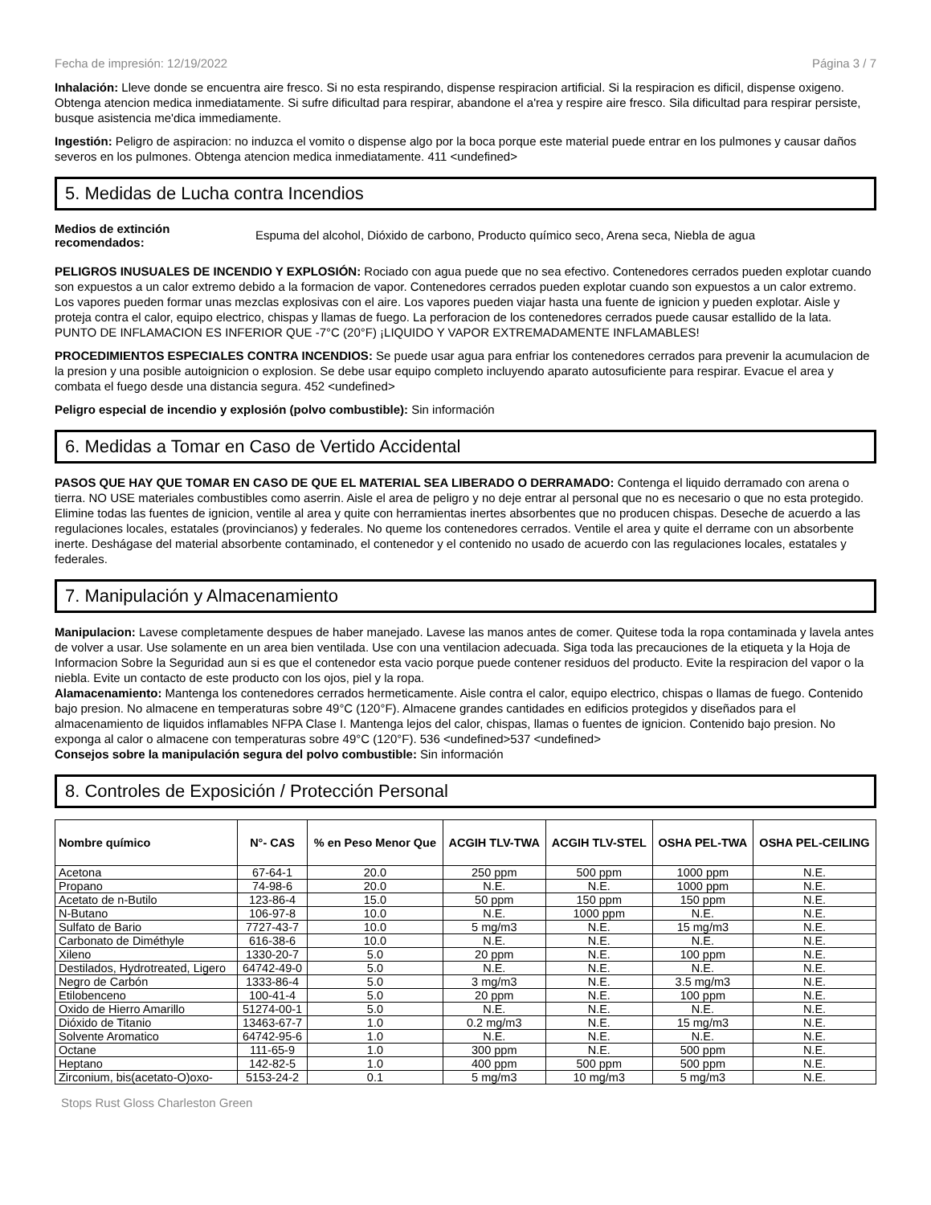Fecha de impresión: 12/19/2022 Página 3 / 7
Inhalación: Lleve donde se encuentra aire fresco. Si no esta respirando, dispense respiracion artificial. Si la respiracion es dificil, dispense oxigeno. Obtenga atencion medica inmediatamente. Si sufre dificultad para respirar, abandone el a'rea y respire aire fresco. Sila dificultad para respirar persiste, busque asistencia me'dica immediamente.
Ingestión: Peligro de aspiracion: no induzca el vomito o dispense algo por la boca porque este material puede entrar en los pulmones y causar daños severos en los pulmones. Obtenga atencion medica inmediatamente. 411 <undefined>
5. Medidas de Lucha contra Incendios
Medios de extinción recomendados:
Espuma del alcohol, Dióxido de carbono, Producto químico seco, Arena seca, Niebla de agua
PELIGROS INUSUALES DE INCENDIO Y EXPLOSIÓN: Rociado con agua puede que no sea efectivo. Contenedores cerrados pueden explotar cuando son expuestos a un calor extremo debido a la formacion de vapor. Contenedores cerrados pueden explotar cuando son expuestos a un calor extremo. Los vapores pueden formar unas mezclas explosivas con el aire. Los vapores pueden viajar hasta una fuente de ignicion y pueden explotar. Aisle y proteja contra el calor, equipo electrico, chispas y llamas de fuego. La perforacion de los contenedores cerrados puede causar estallido de la lata. PUNTO DE INFLAMACION ES INFERIOR QUE -7°C (20°F) ¡LIQUIDO Y VAPOR EXTREMADAMENTE INFLAMABLES!
PROCEDIMIENTOS ESPECIALES CONTRA INCENDIOS: Se puede usar agua para enfriar los contenedores cerrados para prevenir la acumulacion de la presion y una posible autoignicion o explosion. Se debe usar equipo completo incluyendo aparato autosuficiente para respirar. Evacue el area y combata el fuego desde una distancia segura. 452 <undefined>
Peligro especial de incendio y explosión (polvo combustible): Sin información
6. Medidas a Tomar en Caso de Vertido Accidental
PASOS QUE HAY QUE TOMAR EN CASO DE QUE EL MATERIAL SEA LIBERADO O DERRAMADO: Contenga el liquido derramado con arena o tierra. NO USE materiales combustibles como aserrin. Aisle el area de peligro y no deje entrar al personal que no es necesario o que no esta protegido. Elimine todas las fuentes de ignicion, ventile al area y quite con herramientas inertes absorbentes que no producen chispas. Deseche de acuerdo a las regulaciones locales, estatales (provincianos) y federales. No queme los contenedores cerrados. Ventile el area y quite el derrame con un absorbente inerte. Deshágase del material absorbente contaminado, el contenedor y el contenido no usado de acuerdo con las regulaciones locales, estatales y federales.
7. Manipulación y Almacenamiento
Manipulacion: Lavese completamente despues de haber manejado. Lavese las manos antes de comer. Quitese toda la ropa contaminada y lavela antes de volver a usar. Use solamente en un area bien ventilada. Use con una ventilacion adecuada. Siga toda las precauciones de la etiqueta y la Hoja de Informacion Sobre la Seguridad aun si es que el contenedor esta vacio porque puede contener residuos del producto. Evite la respiracion del vapor o la niebla. Evite un contacto de este producto con los ojos, piel y la ropa.
Alamacenamiento: Mantenga los contenedores cerrados hermeticamente. Aisle contra el calor, equipo electrico, chispas o llamas de fuego. Contenido bajo presion. No almacene en temperaturas sobre 49°C (120°F). Almacene grandes cantidades en edificios protegidos y diseñados para el almacenamiento de liquidos inflamables NFPA Clase I. Mantenga lejos del calor, chispas, llamas o fuentes de ignicion. Contenido bajo presion. No exponga al calor o almacene con temperaturas sobre 49°C (120°F). 536 <undefined>537 <undefined>
Consejos sobre la manipulación segura del polvo combustible: Sin información
8. Controles de Exposición / Protección Personal
| Nombre químico | N°- CAS | % en Peso Menor Que | ACGIH TLV-TWA | ACGIH TLV-STEL | OSHA PEL-TWA | OSHA PEL-CEILING |
| --- | --- | --- | --- | --- | --- | --- |
| Acetona | 67-64-1 | 20.0 | 250 ppm | 500 ppm | 1000 ppm | N.E. |
| Propano | 74-98-6 | 20.0 | N.E. | N.E. | 1000 ppm | N.E. |
| Acetato de n-Butilo | 123-86-4 | 15.0 | 50 ppm | 150 ppm | 150 ppm | N.E. |
| N-Butano | 106-97-8 | 10.0 | N.E. | 1000 ppm | N.E. | N.E. |
| Sulfato de Bario | 7727-43-7 | 10.0 | 5 mg/m3 | N.E. | 15 mg/m3 | N.E. |
| Carbonato de Diméthyle | 616-38-6 | 10.0 | N.E. | N.E. | N.E. | N.E. |
| Xileno | 1330-20-7 | 5.0 | 20 ppm | N.E. | 100 ppm | N.E. |
| Destilados, Hydrotreated, Ligero | 64742-49-0 | 5.0 | N.E. | N.E. | N.E. | N.E. |
| Negro de Carbón | 1333-86-4 | 5.0 | 3 mg/m3 | N.E. | 3.5 mg/m3 | N.E. |
| Etilobenceno | 100-41-4 | 5.0 | 20 ppm | N.E. | 100 ppm | N.E. |
| Oxido de Hierro Amarillo | 51274-00-1 | 5.0 | N.E. | N.E. | N.E. | N.E. |
| Dióxido de Titanio | 13463-67-7 | 1.0 | 0.2 mg/m3 | N.E. | 15 mg/m3 | N.E. |
| Solvente Aromatico | 64742-95-6 | 1.0 | N.E. | N.E. | N.E. | N.E. |
| Octane | 111-65-9 | 1.0 | 300 ppm | N.E. | 500 ppm | N.E. |
| Heptano | 142-82-5 | 1.0 | 400 ppm | 500 ppm | 500 ppm | N.E. |
| Zirconium, bis(acetato-O)oxo- | 5153-24-2 | 0.1 | 5 mg/m3 | 10 mg/m3 | 5 mg/m3 | N.E. |
Stops Rust Gloss Charleston Green